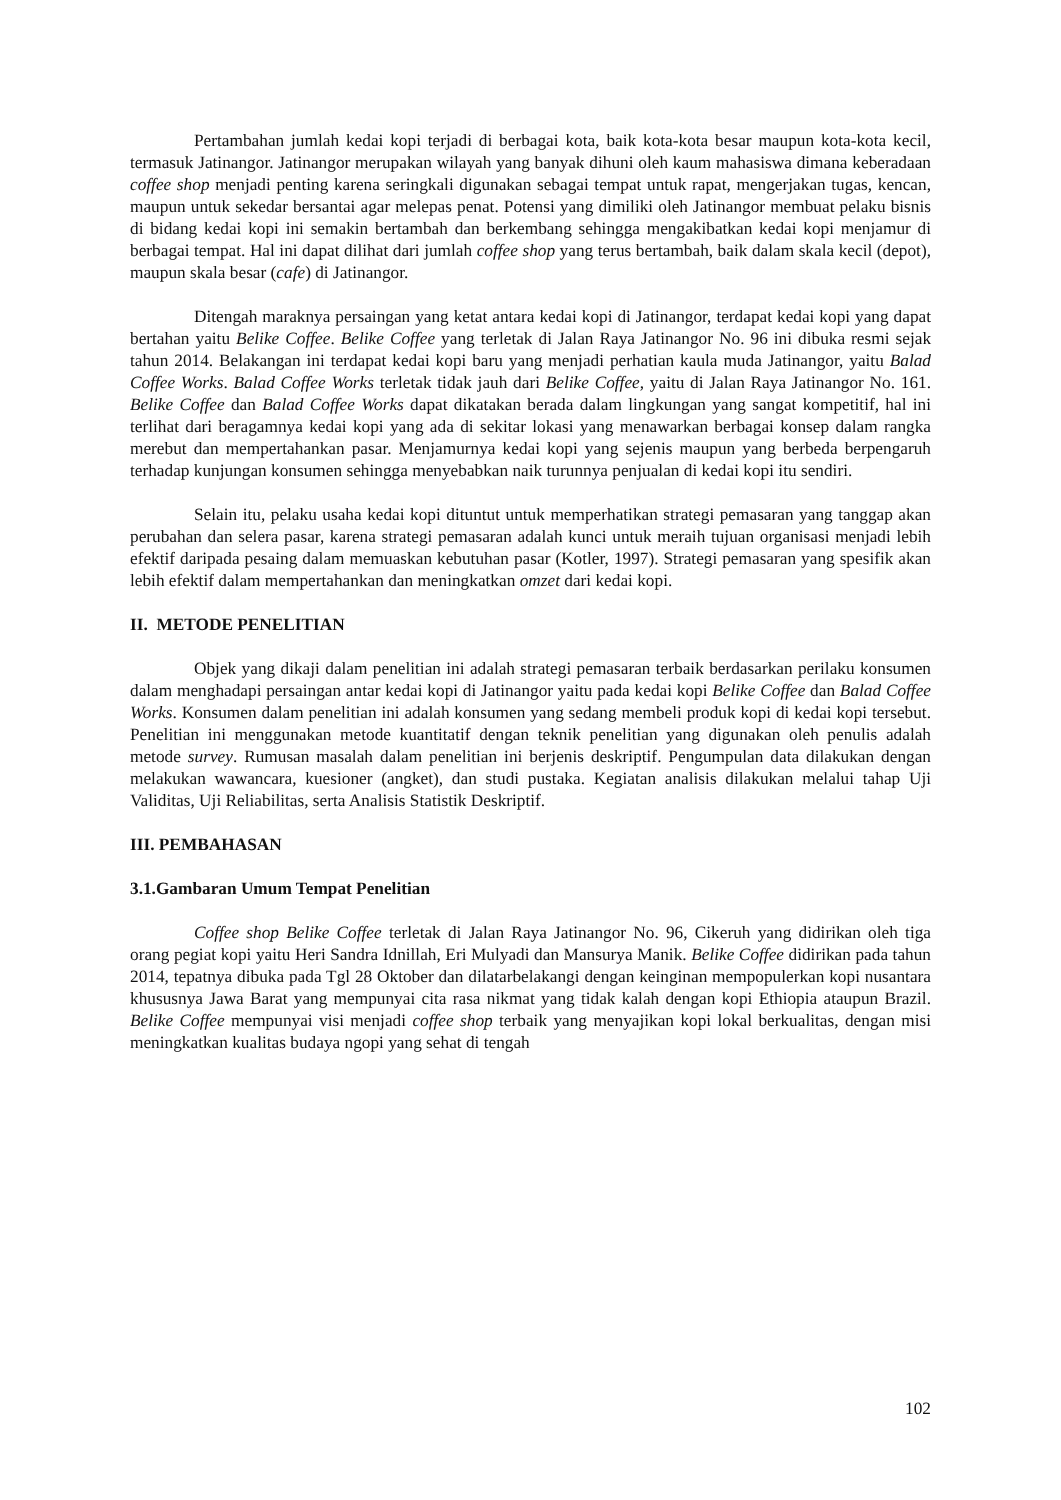Pertambahan jumlah kedai kopi terjadi di berbagai kota, baik kota-kota besar maupun kota-kota kecil, termasuk Jatinangor. Jatinangor merupakan wilayah yang banyak dihuni oleh kaum mahasiswa dimana keberadaan coffee shop menjadi penting karena seringkali digunakan sebagai tempat untuk rapat, mengerjakan tugas, kencan, maupun untuk sekedar bersantai agar melepas penat. Potensi yang dimiliki oleh Jatinangor membuat pelaku bisnis di bidang kedai kopi ini semakin bertambah dan berkembang sehingga mengakibatkan kedai kopi menjamur di berbagai tempat. Hal ini dapat dilihat dari jumlah coffee shop yang terus bertambah, baik dalam skala kecil (depot), maupun skala besar (cafe) di Jatinangor.
Ditengah maraknya persaingan yang ketat antara kedai kopi di Jatinangor, terdapat kedai kopi yang dapat bertahan yaitu Belike Coffee. Belike Coffee yang terletak di Jalan Raya Jatinangor No. 96 ini dibuka resmi sejak tahun 2014. Belakangan ini terdapat kedai kopi baru yang menjadi perhatian kaula muda Jatinangor, yaitu Balad Coffee Works. Balad Coffee Works terletak tidak jauh dari Belike Coffee, yaitu di Jalan Raya Jatinangor No. 161. Belike Coffee dan Balad Coffee Works dapat dikatakan berada dalam lingkungan yang sangat kompetitif, hal ini terlihat dari beragamnya kedai kopi yang ada di sekitar lokasi yang menawarkan berbagai konsep dalam rangka merebut dan mempertahankan pasar. Menjamurnya kedai kopi yang sejenis maupun yang berbeda berpengaruh terhadap kunjungan konsumen sehingga menyebabkan naik turunnya penjualan di kedai kopi itu sendiri.
Selain itu, pelaku usaha kedai kopi dituntut untuk memperhatikan strategi pemasaran yang tanggap akan perubahan dan selera pasar, karena strategi pemasaran adalah kunci untuk meraih tujuan organisasi menjadi lebih efektif daripada pesaing dalam memuaskan kebutuhan pasar (Kotler, 1997). Strategi pemasaran yang spesifik akan lebih efektif dalam mempertahankan dan meningkatkan omzet dari kedai kopi.
II. METODE PENELITIAN
Objek yang dikaji dalam penelitian ini adalah strategi pemasaran terbaik berdasarkan perilaku konsumen dalam menghadapi persaingan antar kedai kopi di Jatinangor yaitu pada kedai kopi Belike Coffee dan Balad Coffee Works. Konsumen dalam penelitian ini adalah konsumen yang sedang membeli produk kopi di kedai kopi tersebut. Penelitian ini menggunakan metode kuantitatif dengan teknik penelitian yang digunakan oleh penulis adalah metode survey. Rumusan masalah dalam penelitian ini berjenis deskriptif. Pengumpulan data dilakukan dengan melakukan wawancara, kuesioner (angket), dan studi pustaka. Kegiatan analisis dilakukan melalui tahap Uji Validitas, Uji Reliabilitas, serta Analisis Statistik Deskriptif.
III. PEMBAHASAN
3.1.Gambaran Umum Tempat Penelitian
Coffee shop Belike Coffee terletak di Jalan Raya Jatinangor No. 96, Cikeruh yang didirikan oleh tiga orang pegiat kopi yaitu Heri Sandra Idnillah, Eri Mulyadi dan Mansurya Manik. Belike Coffee didirikan pada tahun 2014, tepatnya dibuka pada Tgl 28 Oktober dan dilatarbelakangi dengan keinginan mempopulerkan kopi nusantara khususnya Jawa Barat yang mempunyai cita rasa nikmat yang tidak kalah dengan kopi Ethiopia ataupun Brazil. Belike Coffee mempunyai visi menjadi coffee shop terbaik yang menyajikan kopi lokal berkualitas, dengan misi meningkatkan kualitas budaya ngopi yang sehat di tengah
102